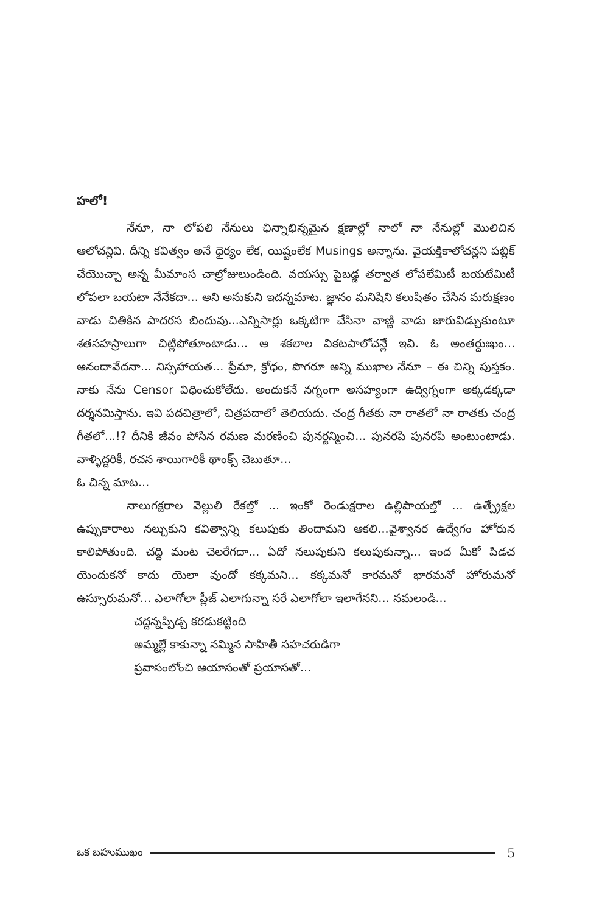హలో!
నేనూ, నా లోపలి నేనులు ఛిన్నాభిన్నమైన క్షణాల్లో నాలో నా నేనుల్లో మొలిచిన ఆలోచన్లివి. దీన్ని కవిత్వం అనే ధైర్యం లేక, యిష్టంలేక Musings అన్నాను. వైయక్తికాలోచన్లని పబ్లిక్ చేయొచ్చా అన్న మీమాంస చాల్రోజులుండింది. వయస్సు పైబడ్డ తర్వాత లోపలేమిటీ బయటేమిటీ లోపలా బయటా నేనేకదా... అని అనుకుని ఇదన్నమాట. జ్ఞానం మనిషిని కలుషితం చేసిన మరుక్షణం వాడు చితికిన పాదరస బిందువు...ఎన్నిసార్లు ఒక్కటిగా చేసినా వాణ్ణి వాడు జారువిడ్చుకుంటూ శతసహస్రాలుగా చిట్లిపోతూంటాడు... ఆ శకలాల వికటపాలోచన్లే ఇవి. ఓ అంతర్దుఃఖం... ఆనందావేదనా... నిస్సహాయత... ప్రేమా, క్రోధం, పొగరూ అన్ని ముఖాల నేనూ – ఈ చిన్ని పుస్తకం. నాకు నేను Censor విధించుకోలేదు. అందుకనే నగ్నంగా అసహ్యంగా ఉద్విగ్నంగా అక్కడక్కడా దర్శనమిస్తాను. ఇవి పదచిత్రాలో, చిత్రపదాలో తెలియదు. చంద్ర గీతకు నా రాతలో నా రాతకు చంద్ర గీతలో...!? దీనికి జీవం పోసిన రమణ మరణించి పునర్జన్మించి... పునరపి పునరపి అంటుంటాడు. వాళ్ళిద్దరికీ, రచన శాయిగారికీ థాంక్స్ చెబుతూ...
ఓ చిన్న మాట...
నాలుగక్షరాల వెల్లులి రేకల్తో ... ఇంకో రెండుక్షరాల ఉల్లిపాయల్తో ... ఉత్ప్రేక్షల ఉప్పుకారాలు నల్చుకుని కవిత్వాన్ని కలుపుకు తిందామని ఆకలి...వైశ్వానర ఉద్వేగం హోరున కాలిపోతుంది. చద్ది మంట చెలరేగదా... ఏదో నలుపుకుని కలుపుకున్నా... ఇంద మీకో పిడచ యెందుకనో కాదు యెలా వుందో కక్కమని... కక్కమనో కారమనో భారమనో హోరుమనో ఉస్సూరుమనో... ఎలాగోలా ప్లీజ్ ఎలాగున్నా సరే ఎలాగోలా ఇలాగేనని... నమలండి...
చద్దన్నప్పిడ్చ కరడుకట్టింది
అమ్మల్లే కాకున్నా నమ్మిన సాహితీ సహచరుడిగా
ప్రవాసంలోంచి ఆయాసంతో ప్రయాసతో...
ఒక బహుముఖం 5